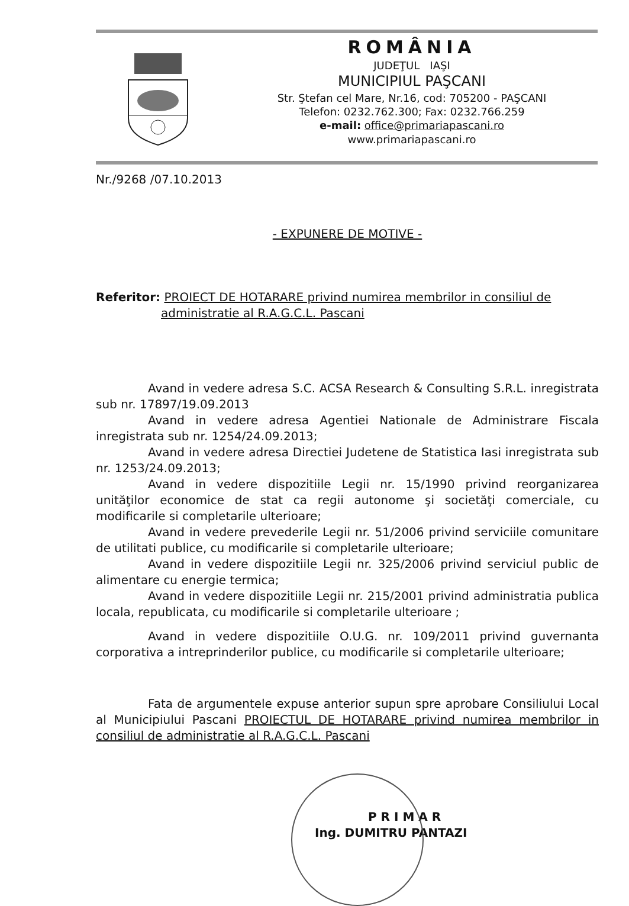ROMÂNIA
JUDEŢUL IAŞI
MUNICIPIUL PAŞCANI
Str. Ştefan cel Mare, Nr.16, cod: 705200 - PAŞCANI
Telefon: 0232.762.300; Fax: 0232.766.259
e-mail: office@primariapascani.ro
www.primariapascani.ro
Nr./9268 /07.10.2013
- EXPUNERE DE MOTIVE -
Referitor: PROIECT DE HOTARARE privind numirea membrilor in consiliul de administratie al R.A.G.C.L. Pascani
Avand in vedere adresa S.C. ACSA Research & Consulting S.R.L. inregistrata sub nr. 17897/19.09.2013
Avand in vedere adresa Agentiei Nationale de Administrare Fiscala inregistrata sub nr. 1254/24.09.2013;
Avand in vedere adresa Directiei Judetene de Statistica Iasi inregistrata sub nr. 1253/24.09.2013;
Avand in vedere dispozitiile Legii nr. 15/1990 privind reorganizarea unităţilor economice de stat ca regii autonome şi societăţi comerciale, cu modificarile si completarile ulterioare;
Avand in vedere prevederile Legii nr. 51/2006 privind serviciile comunitare de utilitati publice, cu modificarile si completarile ulterioare;
Avand in vedere dispozitiile Legii nr. 325/2006 privind serviciul public de alimentare cu energie termica;
Avand in vedere dispozitiile Legii nr. 215/2001 privind administratia publica locala, republicata, cu modificarile si completarile ulterioare ;
Avand in vedere dispozitiile O.U.G. nr. 109/2011 privind guvernanta corporativa a intreprinderilor publice, cu modificarile si completarile ulterioare;
Fata de argumentele expuse anterior supun spre aprobare Consiliului Local al Municipiului Pascani PROIECTUL DE HOTARARE privind numirea membrilor in consiliul de administratie al R.A.G.C.L. Pascani
P R I M A R
Ing. DUMITRU PANTAZI